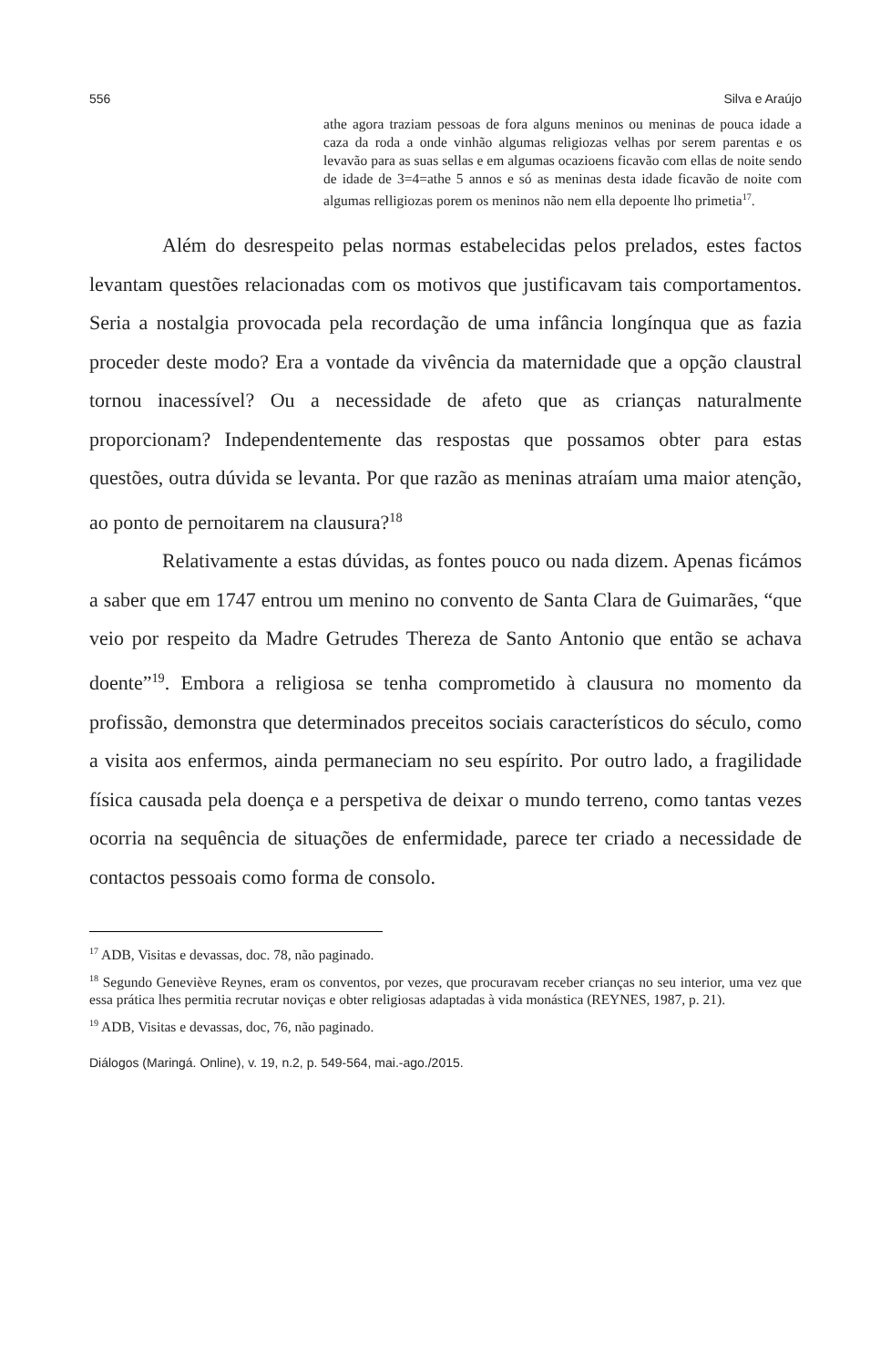556 Silva e Araújo
athe agora traziam pessoas de fora alguns meninos ou meninas de pouca idade a caza da roda a onde vinhão algumas religiozas velhas por serem parentas e os levavão para as suas sellas e em algumas ocazioens ficavão com ellas de noite sendo de idade de 3=4=athe 5 annos e só as meninas desta idade ficavão de noite com algumas relligiozas porem os meninos não nem ella depoente lho primetia<sup>17</sup>.
Além do desrespeito pelas normas estabelecidas pelos prelados, estes factos levantam questões relacionadas com os motivos que justificavam tais comportamentos. Seria a nostalgia provocada pela recordação de uma infância longínqua que as fazia proceder deste modo? Era a vontade da vivência da maternidade que a opção claustral tornou inacessível? Ou a necessidade de afeto que as crianças naturalmente proporcionam? Independentemente das respostas que possamos obter para estas questões, outra dúvida se levanta. Por que razão as meninas atraíam uma maior atenção, ao ponto de pernoitarem na clausura?<sup>18</sup>
Relativamente a estas dúvidas, as fontes pouco ou nada dizem. Apenas ficámos a saber que em 1747 entrou um menino no convento de Santa Clara de Guimarães, “que veio por respeito da Madre Getrudes Thereza de Santo Antonio que então se achava doente”<sup>19</sup>. Embora a religiosa se tenha comprometido à clausura no momento da profissão, demonstra que determinados preceitos sociais característicos do século, como a visita aos enfermos, ainda permaneciam no seu espírito. Por outro lado, a fragilidade física causada pela doença e a perspetiva de deixar o mundo terreno, como tantas vezes ocorria na sequência de situações de enfermidade, parece ter criado a necessidade de contactos pessoais como forma de consolo.
<sup>17</sup> ADB, Visitas e devassas, doc. 78, não paginado.
<sup>18</sup> Segundo Geneviève Reynes, eram os conventos, por vezes, que procuravam receber crianças no seu interior, uma vez que essa prática lhes permitia recrutar noviças e obter religiosas adaptadas à vida monástica (REYNES, 1987, p. 21).
<sup>19</sup> ADB, Visitas e devassas, doc, 76, não paginado.
Diálogos (Maringá. Online), v. 19, n.2, p. 549-564, mai.-ago./2015.